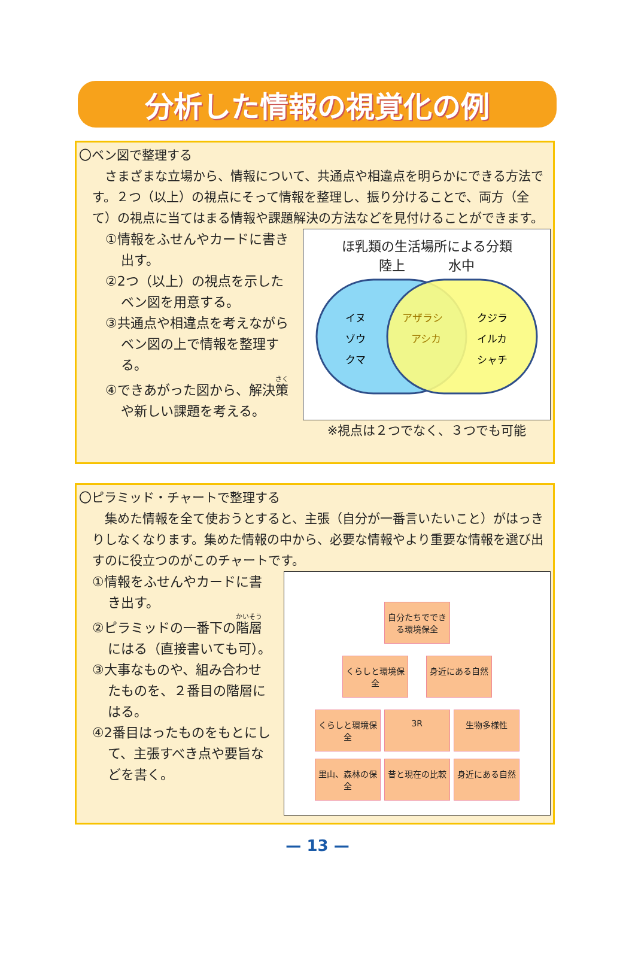分析した情報の視覚化の例
〇ベン図で整理する
　さまざまな立場から、情報について、共通点や相違点を明らかにできる方法です。２つ（以上）の視点にそって情報を整理し、振り分けることで、両方（全て）の視点に当てはまる情報や課題解決の方法などを見付けることができます。
①情報をふせんやカードに書き出す。
②2つ（以上）の視点を示したベン図を用意する。
③共通点や相違点を考えながらベン図の上で情報を整理する。
④できあがった図から、解決策や新しい課題を考える。
ほ乳類の生活場所による分類
陸上 水中
イヌ
ゾウ
クマ
アザラシ
アシカ
クジラ
イルカ
シャチ
※視点は２つでなく、３つでも可能
〇ピラミッド・チャートで整理する
　集めた情報を全て使おうとすると、主張（自分が一番言いたいこと）がはっきりしなくなります。集めた情報の中から、必要な情報やより重要な情報を選び出すのに役立つのがこのチャートです。
①情報をふせんやカードに書き出す。
②ピラミッドの一番下の階層にはる（直接書いても可）。
③大事なものや、組み合わせたものを、２番目の階層にはる。
④2番目はったものをもとにして、主張すべき点や要旨などを書く。
自分たちでできる環境保全
くらしと環境保全
身近にある自然
くらしと環境保全
3R
生物多様性
里山、森林の保全
昔と現在の比較
身近にある自然
— 13 —